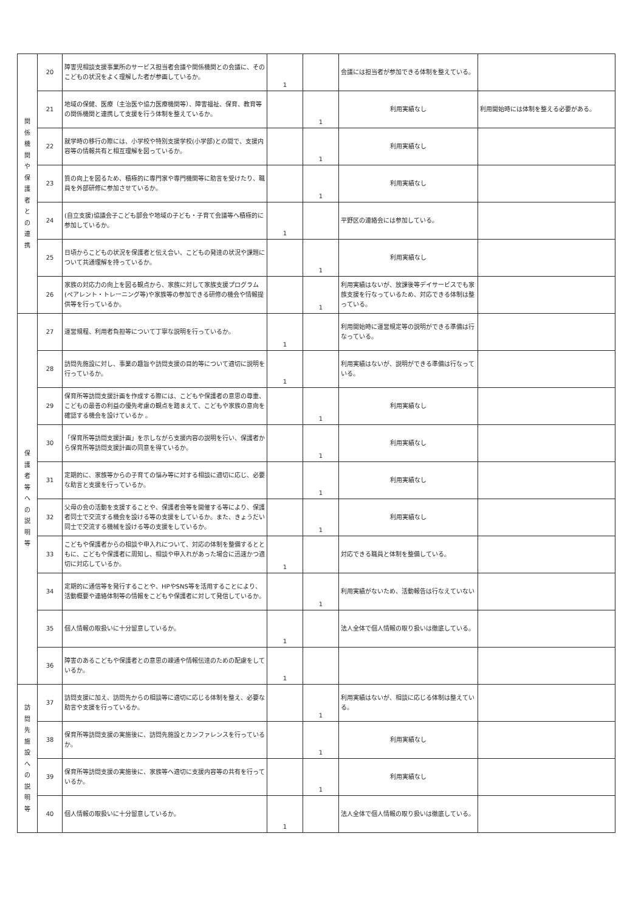| 関 係 機 関 や 保 護 者 と の 連 携 | 20 | 障害児相談支援事業所のサービス担当者会議や関係機関との会議に、そのこどもの状況をよく理解した者が参画しているか。 | 1 | | 会議には担当者が参加できる体制を整えている。 | |
| | 21 | 地域の保健、医療（主治医や協力医療機関等）、障害福祉、保育、教育等の関係機関と連携して支援を行う体制を整えているか。 | | 1 | 利用実績なし | 利用開始時には体制を整える必要がある。 |
| | 22 | 就学時の移行の際には、小学校や特別支援学校(小学部)との間で、支援内容等の情報共有と相互理解を図っているか。 | | 1 | 利用実績なし | |
| | 23 | 質の向上を図るため、積極的に専門家や専門機関等に助言を受けたり、職員を外部研修に参加させているか。 | | 1 | 利用実績なし | |
| | 24 | (自立支援)協議会子こども部会や地域の子ども・子育て会議等へ積極的に参加しているか。 | 1 | | 平野区の連絡会には参加している。 | |
| | 25 | 日頃からこどもの状況を保護者と伝え合い、こどもの発達の状況や課題について共通理解を持っているか。 | | 1 | 利用実績なし | |
| | 26 | 家族の対応力の向上を図る観点から、家族に対して家族支援プログラム(ペアレント・トレーニング等)や家族等の参加できる研修の機会や情報提供等を行っているか。 | | 1 | 利用実績はないが、放課後等デイサービスでも家族支援を行なっているため、対応できる体制は整っている。 | |
| 保 護 者 等 へ の 説 明 等 | 27 | 運営規程、利用者負担等について丁寧な説明を行っているか。 | 1 | | 利用開始時に運営規定等の説明ができる準備は行なっている。 | |
| | 28 | 訪問先施設に対し、事業の趣旨や訪問支援の目的等について適切に説明を行っているか。 | 1 | | 利用実績はないが、説明ができる準備は行なっている。 | |
| | 29 | 保育所等訪問支援計画を作成する際には、こどもや保護者の意思の尊重、こどもの最善の利益の優先考慮の観点を踏まえて、こどもや家族の意向を確認する機会を設けているか 。 | | 1 | 利用実績なし | |
| | 30 | 「保育所等訪問支援計画」を示しながら支援内容の説明を行い、保護者から保育所等訪問支援計画の同意を得ているか。 | | 1 | 利用実績なし | |
| | 31 | 定期的に、家族等からの子育ての悩み等に対する相談に適切に応じ、必要な助言と支援を行っているか。 | | 1 | 利用実績なし | |
| | 32 | 父母の会の活動を支援することや、保護者会等を開催する等により、保護者同士で交流する機会を設ける等の支援をしているか。また、きょうだい同士で交流する機械を設ける等の支援をしているか。 | | 1 | 利用実績なし | |
| | 33 | こどもや保護者からの相談や申入れについて、対応の体制を整備するとともに、こどもや保護者に周知し、相談や申入れがあった場合に迅速かつ適切に対応しているか。 | 1 | | 対応できる職員と体制を整備している。 | |
| | 34 | 定期的に通信等を発行することや、HPやSNS等を活用することにより、活動概要や連絡体制等の情報をこどもや保護者に対して発信しているか。 | | 1 | 利用実績がないため、活動報告は行なえていない | |
| | 35 | 個人情報の取扱いに十分留意しているか。 | 1 | | 法人全体で個人情報の取り扱いは徹底している。 | |
| | 36 | 障害のあるこどもや保護者との意思の疎通や情報伝達のための配慮をしているか。 | 1 | | | |
| 訪 問 先 施 設 へ の 説 明 等 | 37 | 訪問支援に加え、訪問先からの相談等に適切に応じる体制を整え、必要な助言や支援を行っているか。 | | 1 | 利用実績はないが、相談に応じる体制は整えている。 | |
| | 38 | 保育所等訪問支援の実施後に、訪問先施設とカンファレンスを行っているか。 | | 1 | 利用実績なし | |
| | 39 | 保育所等訪問支援の実施後に、家族等へ適切に支援内容等の共有を行っているか。 | | 1 | 利用実績なし | |
| | 40 | 個人情報の取扱いに十分留意しているか。 | 1 | | 法人全体で個人情報の取り扱いは徹底している。 | |